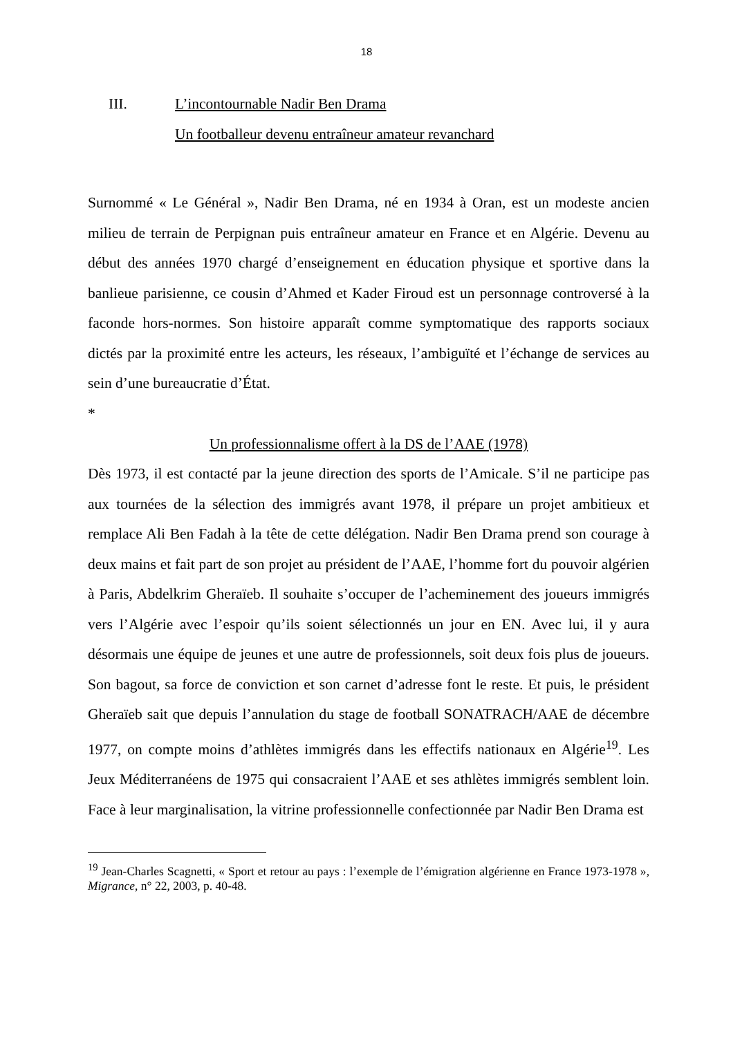18
III. L’incontournable Nadir Ben Drama
Un footballeur devenu entraîneur amateur revanchard
Surnommé « Le Général », Nadir Ben Drama, né en 1934 à Oran, est un modeste ancien milieu de terrain de Perpignan puis entraîneur amateur en France et en Algérie. Devenu au début des années 1970 chargé d’enseignement en éducation physique et sportive dans la banlieue parisienne, ce cousin d’Ahmed et Kader Firoud est un personnage controversé à la faconde hors-normes. Son histoire apparaît comme symptomatique des rapports sociaux dictés par la proximité entre les acteurs, les réseaux, l’ambiguïté et l’échange de services au sein d’une bureaucratie d’État.
*
Un professionnalisme offert à la DS de l’AAE (1978)
Dès 1973, il est contacté par la jeune direction des sports de l’Amicale. S’il ne participe pas aux tournées de la sélection des immigrés avant 1978, il prépare un projet ambitieux et remplace Ali Ben Fadah à la tête de cette délégation. Nadir Ben Drama prend son courage à deux mains et fait part de son projet au président de l’AAE, l’homme fort du pouvoir algérien à Paris, Abdelkrim Gheraïeb. Il souhaite s’occuper de l’acheminement des joueurs immigrés vers l’Algérie avec l’espoir qu’ils soient sélectionnés un jour en EN. Avec lui, il y aura désormais une équipe de jeunes et une autre de professionnels, soit deux fois plus de joueurs. Son bagout, sa force de conviction et son carnet d’adresse font le reste. Et puis, le président Gheraïeb sait que depuis l’annulation du stage de football SONATRACH/AAE de décembre 1977, on compte moins d’athlètes immigrés dans les effectifs nationaux en Algérie<sup>19</sup>. Les Jeux Méditerranéens de 1975 qui consacraient l’AAE et ses athlètes immigrés semblent loin. Face à leur marginalisation, la vitrine professionnelle confectionnée par Nadir Ben Drama est
<sup>19</sup> Jean-Charles Scagnetti, « Sport et retour au pays : l’exemple de l’émigration algérienne en France 1973-1978 », Migrance, n° 22, 2003, p. 40-48.